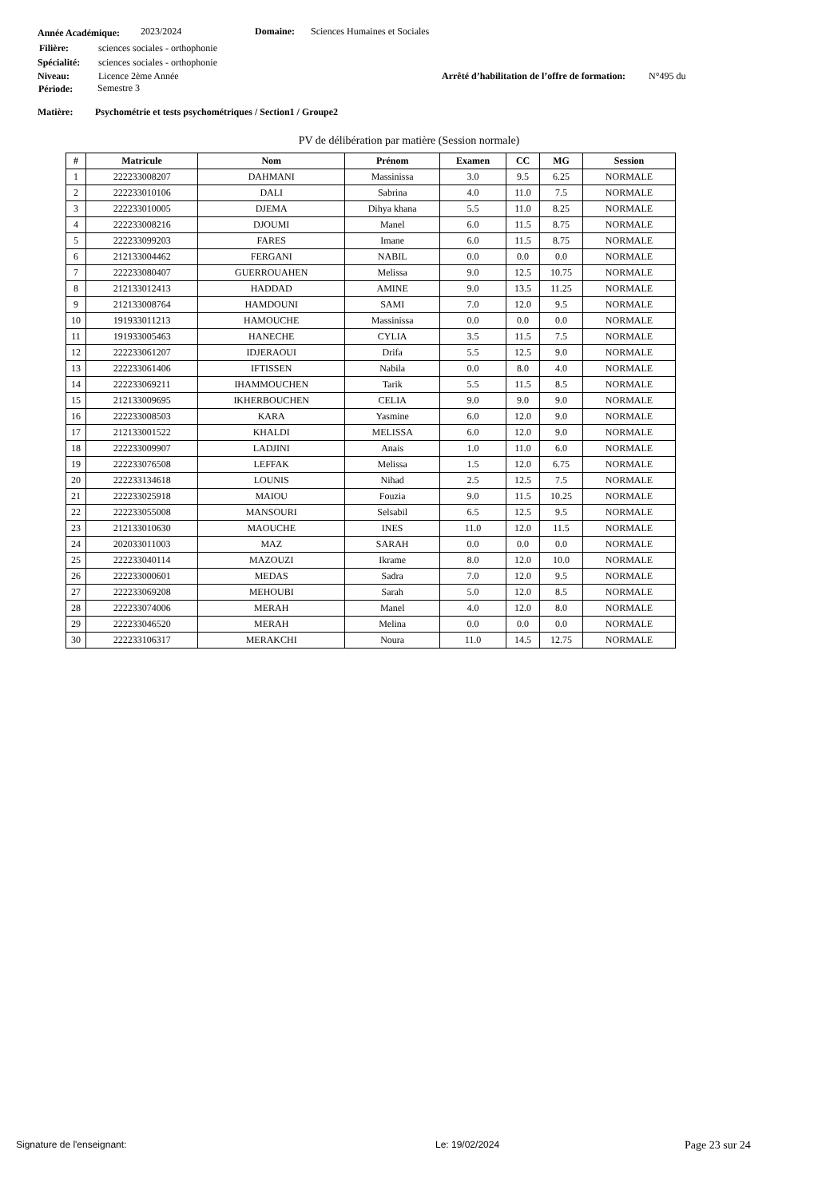Année Académique: 2023/2024 Domaine: Sciences Humaines et Sociales
Filière: sciences sociales - orthophonie
Spécialité: sciences sociales - orthophonie
Niveau: Licence 2ème Année Arrêté d’habilitation de l’offre de formation: N°495 du
Période: Semestre 3
Matière: Psychométrie et tests psychométriques / Section1 / Groupe2
PV de délibération par matière (Session normale)
| # | Matricule | Nom | Prénom | Examen | CC | MG | Session |
| --- | --- | --- | --- | --- | --- | --- | --- |
| 1 | 222233008207 | DAHMANI | Massinissa | 3.0 | 9.5 | 6.25 | NORMALE |
| 2 | 222233010106 | DALI | Sabrina | 4.0 | 11.0 | 7.5 | NORMALE |
| 3 | 222233010005 | DJEMA | Dihya khana | 5.5 | 11.0 | 8.25 | NORMALE |
| 4 | 222233008216 | DJOUMI | Manel | 6.0 | 11.5 | 8.75 | NORMALE |
| 5 | 222233099203 | FARES | Imane | 6.0 | 11.5 | 8.75 | NORMALE |
| 6 | 212133004462 | FERGANI | NABIL | 0.0 | 0.0 | 0.0 | NORMALE |
| 7 | 222233080407 | GUERROUAHEN | Melissa | 9.0 | 12.5 | 10.75 | NORMALE |
| 8 | 212133012413 | HADDAD | AMINE | 9.0 | 13.5 | 11.25 | NORMALE |
| 9 | 212133008764 | HAMDOUNI | SAMI | 7.0 | 12.0 | 9.5 | NORMALE |
| 10 | 191933011213 | HAMOUCHE | Massinissa | 0.0 | 0.0 | 0.0 | NORMALE |
| 11 | 191933005463 | HANECHE | CYLIA | 3.5 | 11.5 | 7.5 | NORMALE |
| 12 | 222233061207 | IDJERAOUI | Drifa | 5.5 | 12.5 | 9.0 | NORMALE |
| 13 | 222233061406 | IFTISSEN | Nabila | 0.0 | 8.0 | 4.0 | NORMALE |
| 14 | 222233069211 | IHAMMOUCHEN | Tarik | 5.5 | 11.5 | 8.5 | NORMALE |
| 15 | 212133009695 | IKHERBOUCHEN | CELIA | 9.0 | 9.0 | 9.0 | NORMALE |
| 16 | 222233008503 | KARA | Yasmine | 6.0 | 12.0 | 9.0 | NORMALE |
| 17 | 212133001522 | KHALDI | MELISSA | 6.0 | 12.0 | 9.0 | NORMALE |
| 18 | 222233009907 | LADJINI | Anais | 1.0 | 11.0 | 6.0 | NORMALE |
| 19 | 222233076508 | LEFFAK | Melissa | 1.5 | 12.0 | 6.75 | NORMALE |
| 20 | 222233134618 | LOUNIS | Nihad | 2.5 | 12.5 | 7.5 | NORMALE |
| 21 | 222233025918 | MAIOU | Fouzia | 9.0 | 11.5 | 10.25 | NORMALE |
| 22 | 222233055008 | MANSOURI | Selsabil | 6.5 | 12.5 | 9.5 | NORMALE |
| 23 | 212133010630 | MAOUCHE | INES | 11.0 | 12.0 | 11.5 | NORMALE |
| 24 | 202033011003 | MAZ | SARAH | 0.0 | 0.0 | 0.0 | NORMALE |
| 25 | 222233040114 | MAZOUZI | Ikrame | 8.0 | 12.0 | 10.0 | NORMALE |
| 26 | 222233000601 | MEDAS | Sadra | 7.0 | 12.0 | 9.5 | NORMALE |
| 27 | 222233069208 | MEHOUBI | Sarah | 5.0 | 12.0 | 8.5 | NORMALE |
| 28 | 222233074006 | MERAH | Manel | 4.0 | 12.0 | 8.0 | NORMALE |
| 29 | 222233046520 | MERAH | Melina | 0.0 | 0.0 | 0.0 | NORMALE |
| 30 | 222233106317 | MERAKCHI | Noura | 11.0 | 14.5 | 12.75 | NORMALE |
Signature de l'enseignant: Le: 19/02/2024 Page 23 sur 24